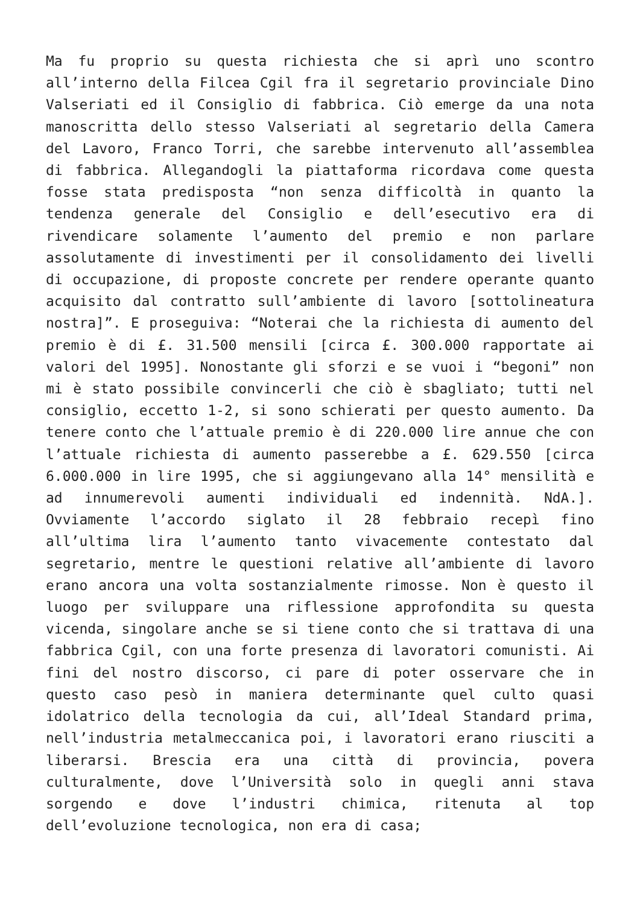Ma fu proprio su questa richiesta che si aprì uno scontro all’interno della Filcea Cgil fra il segretario provinciale Dino Valseriati ed il Consiglio di fabbrica. Ciò emerge da una nota manoscritta dello stesso Valseriati al segretario della Camera del Lavoro, Franco Torri, che sarebbe intervenuto all’assemblea di fabbrica. Allegandogli la piattaforma ricordava come questa fosse stata predisposta “non senza difficoltà in quanto la tendenza generale del Consiglio e dell’esecutivo era di rivendicare solamente l’aumento del premio e non parlare assolutamente di investimenti per il consolidamento dei livelli di occupazione, di proposte concrete per rendere operante quanto acquisito dal contratto sull’ambiente di lavoro [sottolineatura nostra]”. E proseguiva: “Noterai che la richiesta di aumento del premio è di £. 31.500 mensili [circa £. 300.000 rapportate ai valori del 1995]. Nonostante gli sforzi e se vuoi i “begoni” non mi è stato possibile convincerli che ciò è sbagliato; tutti nel consiglio, eccetto 1-2, si sono schierati per questo aumento. Da tenere conto che l’attuale premio è di 220.000 lire annue che con l’attuale richiesta di aumento passerebbe a £. 629.550 [circa 6.000.000 in lire 1995, che si aggiungevano alla 14° mensilità e ad innumerevoli aumenti individuali ed indennità. NdA.]. Ovviamente l’accordo siglato il 28 febbraio recepì fino all’ultima lira l’aumento tanto vivacemente contestato dal segretario, mentre le questioni relative all’ambiente di lavoro erano ancora una volta sostanzialmente rimosse. Non è questo il luogo per sviluppare una riflessione approfondita su questa vicenda, singolare anche se si tiene conto che si trattava di una fabbrica Cgil, con una forte presenza di lavoratori comunisti. Ai fini del nostro discorso, ci pare di poter osservare che in questo caso pesò in maniera determinante quel culto quasi idolatrico della tecnologia da cui, all’Ideal Standard prima, nell’industria metalmeccanica poi, i lavoratori erano riusciti a liberarsi. Brescia era una città di provincia, povera culturalmente, dove l’Università solo in quegli anni stava sorgendo e dove l’industri chimica, ritenuta al top dell’evoluzione tecnologica, non era di casa;